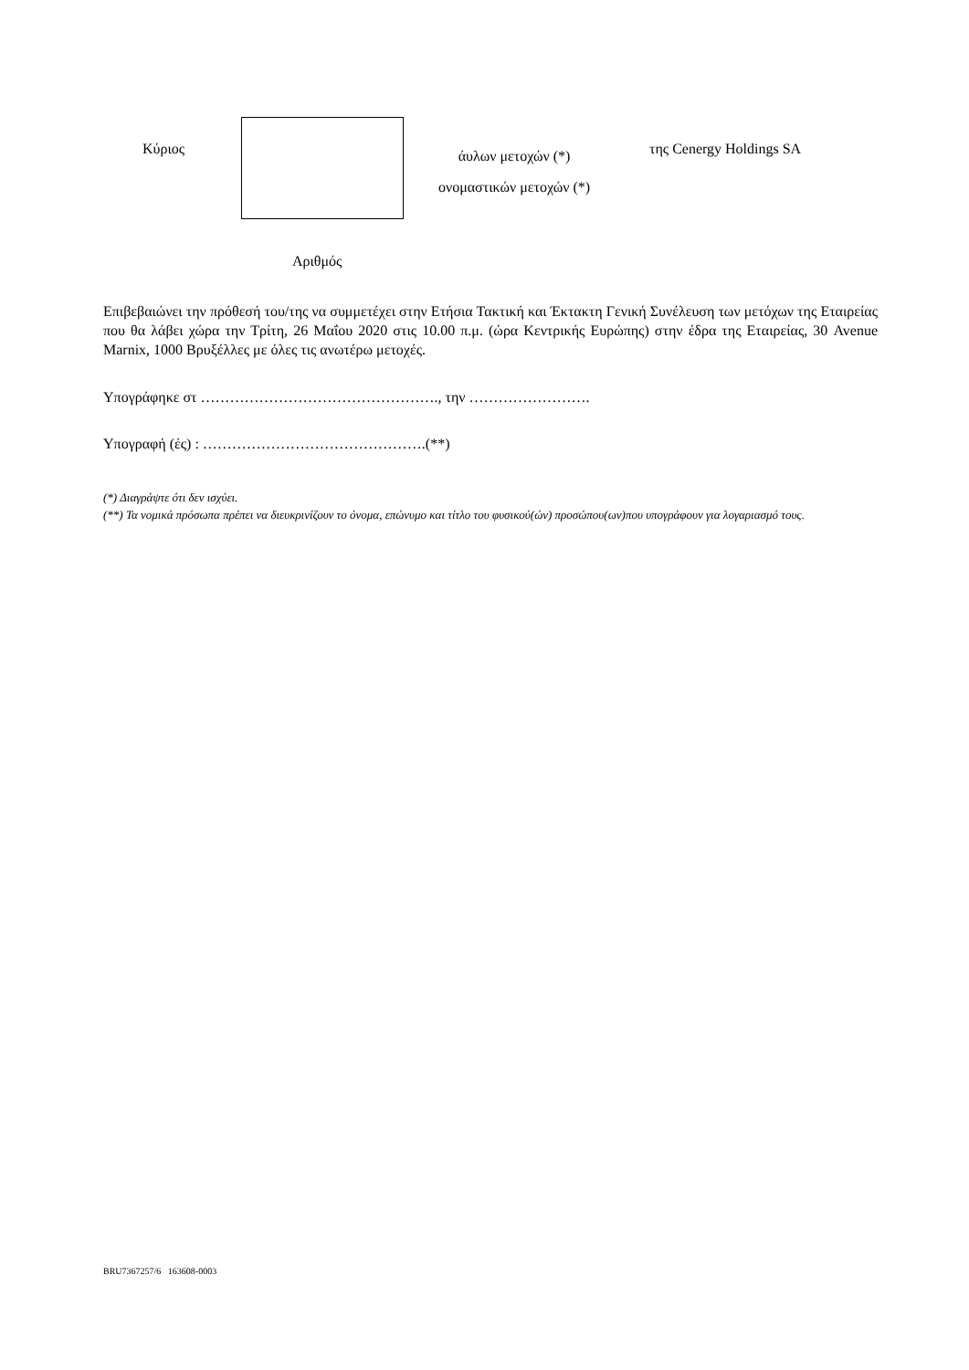Κύριος
άυλων μετοχών (*)
ονομαστικών μετοχών (*)
της Cenergy Holdings SA
Αριθμός
Επιβεβαιώνει την πρόθεσή του/της να συμμετέχει στην Ετήσια Τακτική και Έκτακτη Γενική Συνέλευση των μετόχων της Εταιρείας που θα λάβει χώρα την Τρίτη, 26 Μαΐου 2020 στις 10.00 π.μ. (ώρα Κεντρικής Ευρώπης) στην έδρα της Εταιρείας, 30 Avenue Marnix, 1000 Βρυξέλλες με όλες τις ανωτέρω μετοχές.
Υπογράφηκε στ …………………………………………., την …………………….
Υπογραφή (ές) : ……………………………………….(**)
(*) Διαγράψτε ότι δεν ισχύει.
(**) Τα νομικά πρόσωπα πρέπει να διευκρινίζουν το όνομα, επώνυμο και τίτλο του φυσικού(ών) προσώπου(ων)που υπογράφουν για λογαριασμό τους.
BRU7367257/6 163608-0003